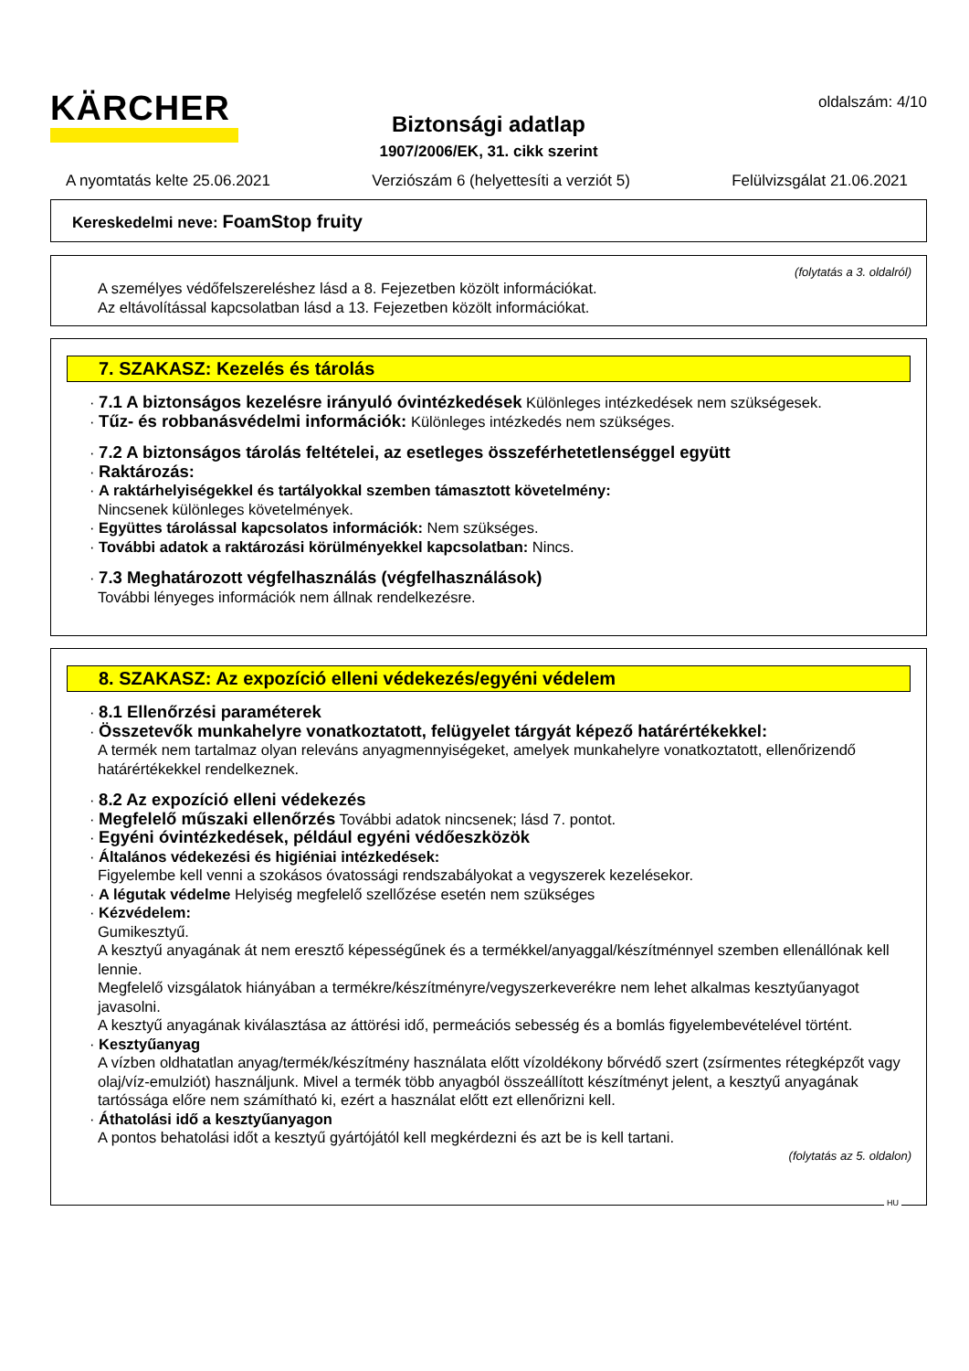KÄRCHER
oldalszám: 4/10
Biztonsági adatlap
1907/2006/EK, 31. cikk szerint
A nyomtatás kelte 25.06.2021 Verziószám 6 (helyettesíti a verziót 5) Felülvizsgálat 21.06.2021
Kereskedelmi neve: FoamStop fruity
(folytatás a 3. oldalról)
A személyes védőfelszereléshez lásd a 8. Fejezetben közölt információkat.
Az eltávolítással kapcsolatban lásd a 13. Fejezetben közölt információkat.
7. SZAKASZ: Kezelés és tárolás
· 7.1 A biztonságos kezelésre irányuló óvintézkedések Különleges intézkedések nem szükségesek.
· Tűz- és robbanásvédelmi információk: Különleges intézkedés nem szükséges.
· 7.2 A biztonságos tárolás feltételei, az esetleges összeférhetetlenséggel együtt
· Raktározás:
· A raktárhelyiségekkel és tartályokkal szemben támasztott követelmény:
Nincsenek különleges követelmények.
· Együttes tárolással kapcsolatos információk: Nem szükséges.
· További adatok a raktározási körülményekkel kapcsolatban: Nincs.
· 7.3 Meghatározott végfelhasználás (végfelhasználások)
További lényeges információk nem állnak rendelkezésre.
8. SZAKASZ: Az expozíció elleni védekezés/egyéni védelem
· 8.1 Ellenőrzési paraméterek
· Összetevők munkahelyre vonatkoztatott, felügyelet tárgyát képező határértékekkel:
A termék nem tartalmaz olyan releváns anyagmennyiségeket, amelyek munkahelyre vonatkoztatott, ellenőrizendő határértékekkel rendelkeznek.
· 8.2 Az expozíció elleni védekezés
· Megfelelő műszaki ellenőrzés További adatok nincsenek; lásd 7. pontot.
· Egyéni óvintézkedések, például egyéni védőeszközök
· Általános védekezési és higiéniai intézkedések:
Figyelembe kell venni a szokásos óvatossági rendszabályokat a vegyszerek kezelésekor.
· A légutak védelme Helyiség megfelelő szellőzése esetén nem szükséges
· Kézvédelem:
Gumikesztyű.
A kesztyű anyagának át nem eresztő képességűnek és a termékkel/anyaggal/készítménnyel szemben ellenállónak kell lennie.
Megfelelő vizsgálatok hiányában a termékre/készítményre/vegyszerkeverékre nem lehet alkalmas kesztyűanyagot javasolni.
A kesztyű anyagának kiválasztása az áttörési idő, permeációs sebesség és a bomlás figyelembevételével történt.
· Kesztyűanyag
A vízben oldhatatlan anyag/termék/készítmény használata előtt vízoldékony bőrvédő szert (zsírmentes rétegképzőt vagy olaj/víz-emulziót) használjunk. Mivel a termék több anyagból összeállított készítményt jelent, a kesztyű anyagának tartóssága előre nem számítható ki, ezért a használat előtt ezt ellenőrizni kell.
· Áthatolási idő a kesztyűanyagon
A pontos behatolási időt a kesztyű gyártójától kell megkérdezni és azt be is kell tartani.
(folytatás az 5. oldalon)
HU